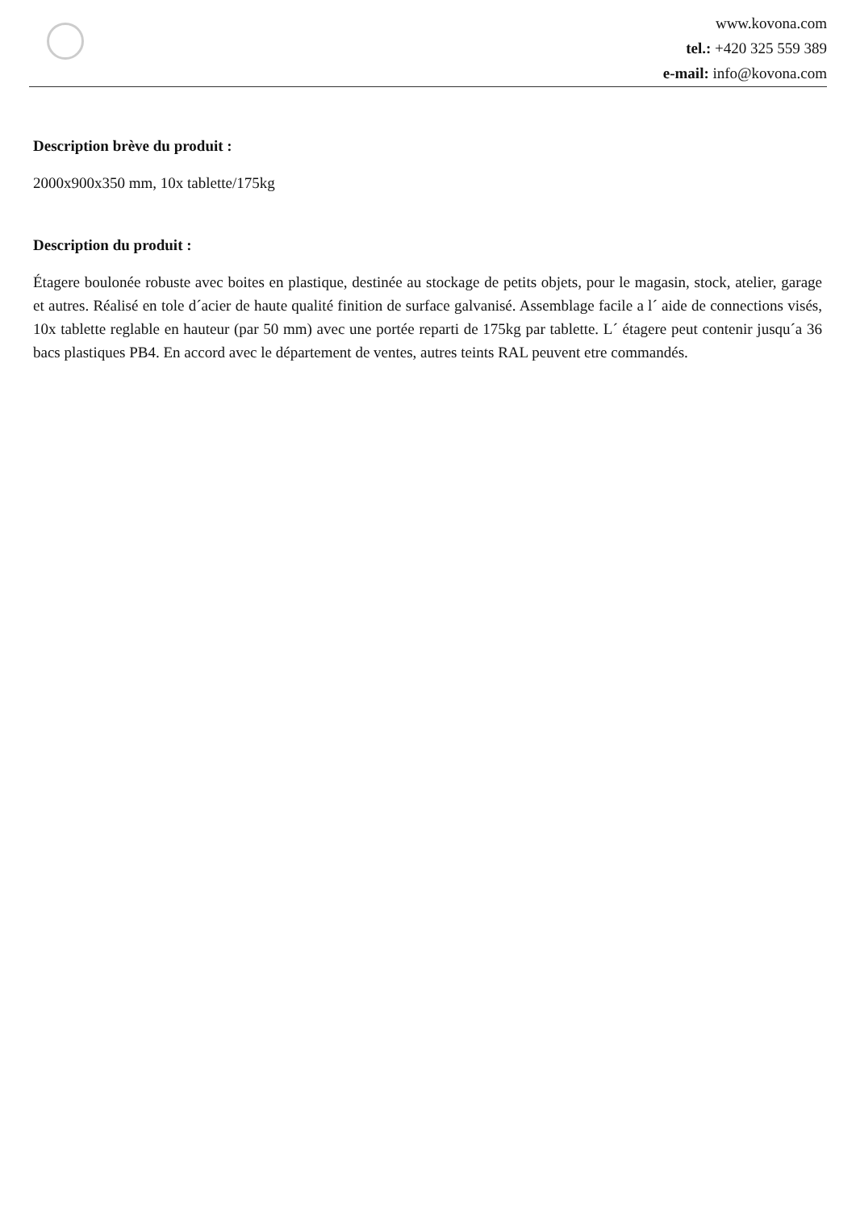www.kovona.com
tel.: +420 325 559 389
e-mail: info@kovona.com
Description brève du produit :
2000x900x350 mm, 10x tablette/175kg
Description du produit :
Étagere boulonée robuste avec boites en plastique, destinée au stockage de petits objets, pour le magasin, stock, atelier, garage et autres. Réalisé en tole d´acier de haute qualité finition de surface galvanisé. Assemblage facile a l´ aide de connections visés, 10x tablette reglable en hauteur (par 50 mm) avec une portée reparti de 175kg par tablette. L´ étagere peut contenir jusqu´a 36 bacs plastiques PB4. En accord avec le département de ventes, autres teints RAL peuvent etre commandés.